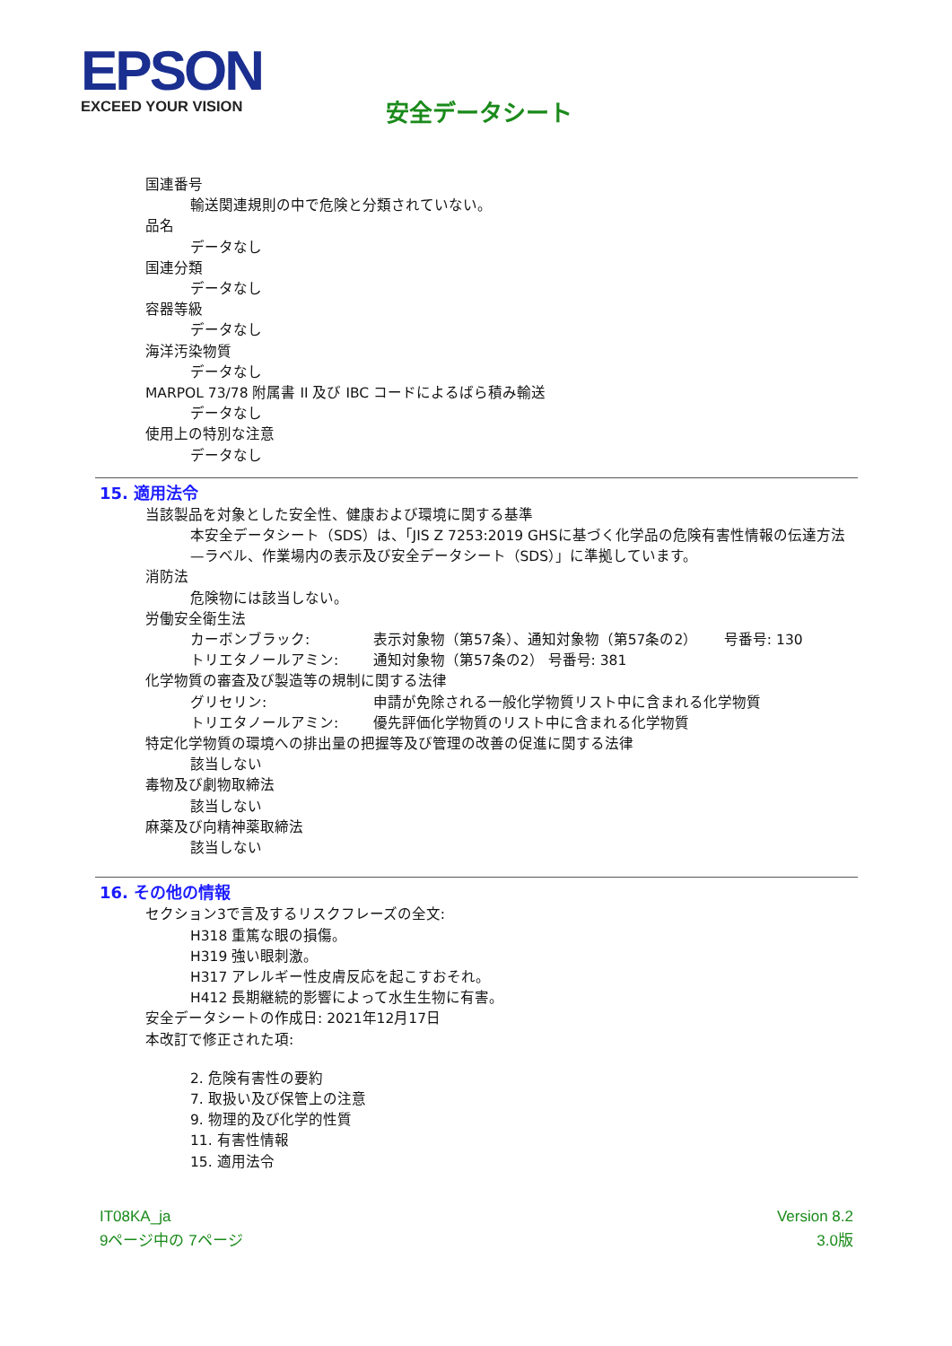EPSON
EXCEED YOUR VISION
安全データシート
国連番号
輸送関連規則の中で危険と分類されていない。
品名
データなし
国連分類
データなし
容器等級
データなし
海洋汚染物質
データなし
MARPOL 73/78 附属書 II 及び IBC コードによるばら積み輸送
データなし
使用上の特別な注意
データなし
15. 適用法令
当該製品を対象とした安全性、健康および環境に関する基準
本安全データシート（SDS）は、「JIS Z 7253:2019 GHSに基づく化学品の危険有害性情報の伝達方法—ラベル、作業場内の表示及び安全データシート（SDS）」に準拠しています。
消防法
危険物には該当しない。
労働安全衛生法
カーボンブラック: 表示対象物（第57条）、通知対象物（第57条の2） 号番号: 130
トリエタノールアミン: 通知対象物（第57条の2） 号番号: 381
化学物質の審査及び製造等の規制に関する法律
グリセリン: 申請が免除される一般化学物質リスト中に含まれる化学物質
トリエタノールアミン: 優先評価化学物質のリスト中に含まれる化学物質
特定化学物質の環境への排出量の把握等及び管理の改善の促進に関する法律
該当しない
毒物及び劇物取締法
該当しない
麻薬及び向精神薬取締法
該当しない
16. その他の情報
セクション3で言及するリスクフレーズの全文:
H318 重篤な眼の損傷。
H319 強い眼刺激。
H317 アレルギー性皮膚反応を起こすおそれ。
H412 長期継続的影響によって水生生物に有害。
安全データシートの作成日: 2021年12月17日
本改訂で修正された項:
2. 危険有害性の要約
7. 取扱い及び保管上の注意
9. 物理的及び化学的性質
11. 有害性情報
15. 適用法令
IT08KA_ja
9ページ中の 7ページ
Version 8.2
3.0版